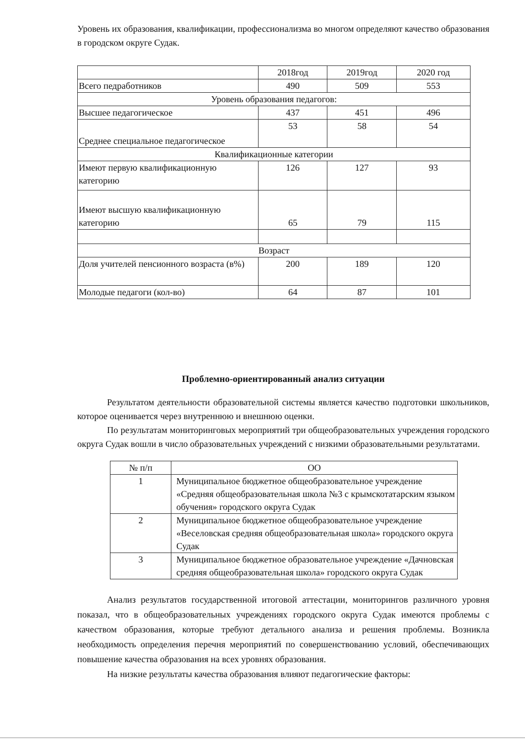Уровень их образования, квалификации, профессионализма во многом определяют качество образования в городском округе Судак.
| | 2018год | 2019год | 2020 год |
| Всего педработников | 490 | 509 | 553 |
| Уровень образования педагогов: | | | |
| Высшее педагогическое | 437 | 451 | 496 |
| Среднее специальное педагогическое | 53 | 58 | 54 |
| Квалификационные категории | | | |
| Имеют первую квалификационную категорию | 126 | 127 | 93 |
| Имеют высшую квалификационную категорию | 65 | 79 | 115 |
| Возраст | | | |
| Доля учителей пенсионного возраста (в%) | 200 | 189 | 120 |
| Молодые педагоги (кол-во) | 64 | 87 | 101 |
Проблемно-ориентированный анализ ситуации
Результатом деятельности образовательной системы является качество подготовки школьников, которое оценивается через внутреннюю и внешнюю оценки.
По результатам мониторинговых мероприятий три общеобразовательных учреждения городского округа Судак вошли в число образовательных учреждений с низкими образовательными результатами.
| № п/п | ОО |
| --- | --- |
| 1 | Муниципальное бюджетное общеобразовательное учреждение «Средняя общеобразовательная школа №3 с крымскотатарским языком обучения» городского округа Судак |
| 2 | Муниципальное бюджетное общеобразовательное учреждение «Веселовская средняя общеобразовательная школа» городского округа Судак |
| 3 | Муниципальное бюджетное образовательное учреждение «Дачновская средняя общеобразовательная школа» городского округа Судак |
Анализ результатов государственной итоговой аттестации, мониторингов различного уровня показал, что в общеобразовательных учреждениях городского округа Судак имеются проблемы с качеством образования, которые требуют детального анализа и решения проблемы. Возникла необходимость определения перечня мероприятий по совершенствованию условий, обеспечивающих повышение качества образования на всех уровнях образования.
На низкие результаты качества образования влияют педагогические факторы: